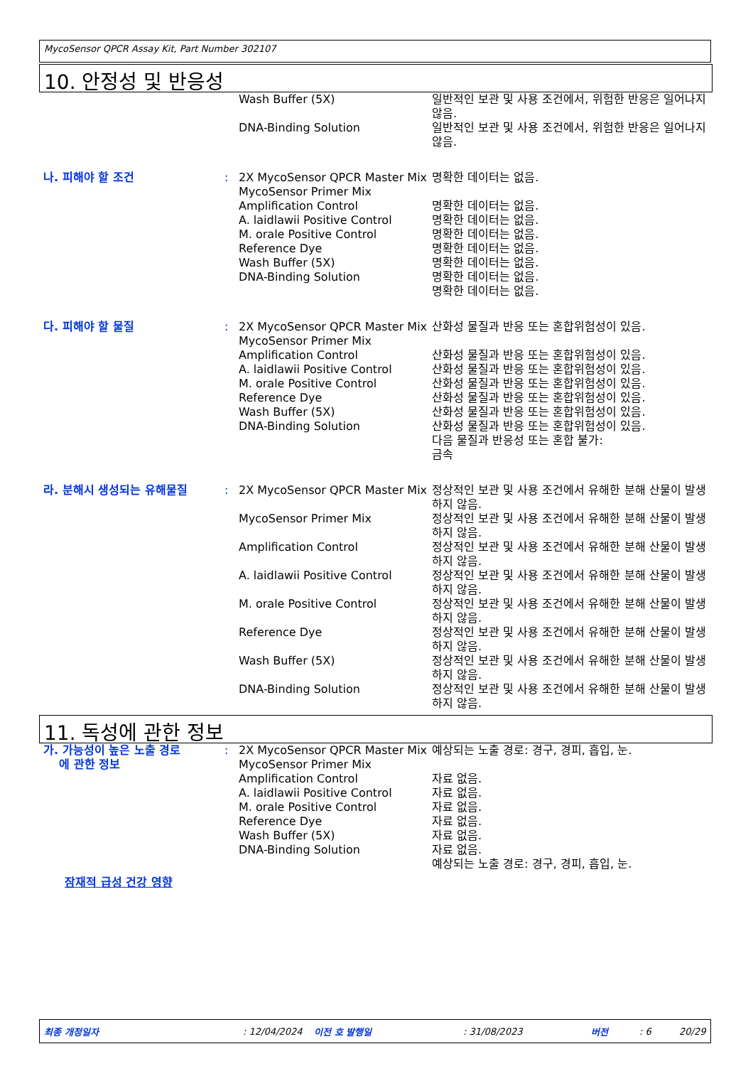MycoSensor QPCR Assay Kit, Part Number 302107
10. 안정성 및 반응성
| | | Wash Buffer (5X) | 일반적인 보관 및 사용 조건에서, 위험한 반응은 일어나지 않음. |
| | | DNA-Binding Solution | 일반적인 보관 및 사용 조건에서, 위험한 반응은 일어나지 않음. |
| 나. 피해야 할 조건 | : | 2X MycoSensor QPCR Master Mix MycoSensor Primer Mix Amplification Control A. laidlawii Positive Control M. orale Positive Control Reference Dye Wash Buffer (5X) DNA-Binding Solution | 명확한 데이터는 없음. 명확한 데이터는 없음. 명확한 데이터는 없음. 명확한 데이터는 없음. 명확한 데이터는 없음. 명확한 데이터는 없음. 명확한 데이터는 없음. 명확한 데이터는 없음. |
| 다. 피해야 할 물질 | : | 2X MycoSensor QPCR Master Mix MycoSensor Primer Mix Amplification Control A. laidlawii Positive Control M. orale Positive Control Reference Dye Wash Buffer (5X) DNA-Binding Solution | 산화성 물질과 반응 또는 혼합위험성이 있음. 산화성 물질과 반응 또는 혼합위험성이 있음. 산화성 물질과 반응 또는 혼합위험성이 있음. 산화성 물질과 반응 또는 혼합위험성이 있음. 산화성 물질과 반응 또는 혼합위험성이 있음. 산화성 물질과 반응 또는 혼합위험성이 있음. 산화성 물질과 반응 또는 혼합위험성이 있음. 다음 물질과 반응성 또는 혼합 불가: 금속 |
| 라. 분해시 생성되는 유해물질 | : | 2X MycoSensor QPCR Master Mix | 정상적인 보관 및 사용 조건에서 유해한 분해 산물이 발생하지 않음. |
| | | MycoSensor Primer Mix | 정상적인 보관 및 사용 조건에서 유해한 분해 산물이 발생하지 않음. |
| | | Amplification Control | 정상적인 보관 및 사용 조건에서 유해한 분해 산물이 발생하지 않음. |
| | | A. laidlawii Positive Control | 정상적인 보관 및 사용 조건에서 유해한 분해 산물이 발생하지 않음. |
| | | M. orale Positive Control | 정상적인 보관 및 사용 조건에서 유해한 분해 산물이 발생하지 않음. |
| | | Reference Dye | 정상적인 보관 및 사용 조건에서 유해한 분해 산물이 발생하지 않음. |
| | | Wash Buffer (5X) | 정상적인 보관 및 사용 조건에서 유해한 분해 산물이 발생하지 않음. |
| | | DNA-Binding Solution | 정상적인 보관 및 사용 조건에서 유해한 분해 산물이 발생하지 않음. |
11. 독성에 관한 정보
| 가. 가능성이 높은 노출 경로 에 관한 정보 | : | 2X MycoSensor QPCR Master Mix MycoSensor Primer Mix Amplification Control A. laidlawii Positive Control M. orale Positive Control Reference Dye Wash Buffer (5X) DNA-Binding Solution | 예상되는 노출 경로: 경구, 경피, 흡입, 눈. 자료 없음. 자료 없음. 자료 없음. 자료 없음. 자료 없음. 자료 없음. 예상되는 노출 경로: 경구, 경피, 흡입, 눈. |
| 잠재적 급성 건강 영향 | | | |
최종 개정일자: 12/04/2024 이전 호 발행일: 31/08/2023 버전: 6 20/29